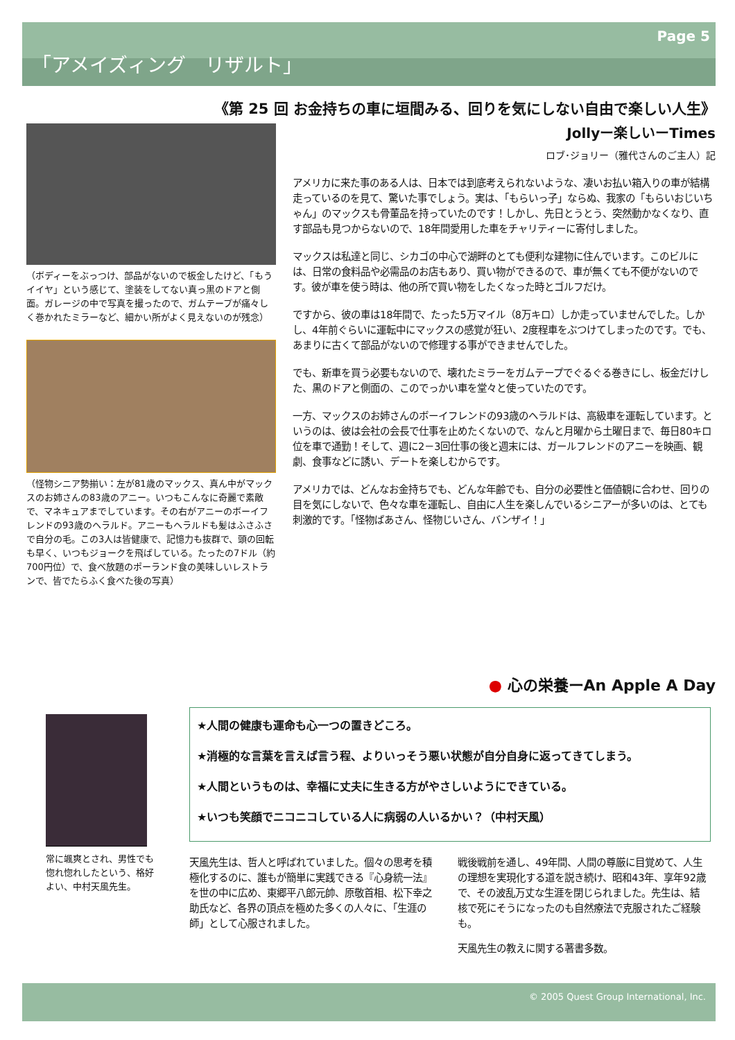Page 5
「アメイズィング　リザルト」
《第 25 回 お金持ちの車に垣間みる、回りを気にしない自由で楽しい人生》
Jollyー楽しいーTimes
ロブ･ジョリー（雅代さんのご主人）記
（ボディーをぶっつけ、部品がないので板金したけど、「もうイイヤ」という感じて、塗装をしてない真っ黒のドアと側面。ガレージの中で写真を撮ったので、ガムテープが痛々しく巻かれたミラーなど、細かい所がよく見えないのが残念）
（怪物シニア勢揃い：左が81歳のマックス、真ん中がマックスのお姉さんの83歳のアニー。いつもこんなに奇麗で素敵で、マネキュアまでしています。その右がアニーのボーイフレンドの93歳のヘラルド。アニーもヘラルドも髪はふさふさで自分の毛。この3人は皆健康で、記憶力も抜群で、頭の回転も早く、いつもジョークを飛ばしている。たったの7ドル（約700円位）で、食べ放題のポーランド食の美味しいレストランで、皆でたらふく食べた後の写真）
アメリカに来た事のある人は、日本では到底考えられないような、凄いお払い箱入りの車が結構走っているのを見て、驚いた事でしょう。実は、「もらいっ子」ならぬ、我家の「もらいおじいちゃん」のマックスも骨董品を持っていたのです！しかし、先日とうとう、突然動かなくなり、直す部品も見つからないので、18年間愛用した車をチャリティーに寄付しました。
マックスは私達と同じ、シカゴの中心で湖畔のとても便利な建物に住んでいます。このビルには、日常の食料品や必需品のお店もあり、買い物ができるので、車が無くても不便がないのです。彼が車を使う時は、他の所で買い物をしたくなった時とゴルフだけ。
ですから、彼の車は18年間で、たった5万マイル（8万キロ）しか走っていませんでした。しかし、4年前ぐらいに運転中にマックスの感覚が狂い、2度程車をぶつけてしまったのです。でも、あまりに古くて部品がないので修理する事ができませんでした。
でも、新車を買う必要もないので、壊れたミラーをガムテープでぐるぐる巻きにし、板金だけした、黒のドアと側面の、このでっかい車を堂々と使っていたのです。
一方、マックスのお姉さんのボーイフレンドの93歳のヘラルドは、高級車を運転しています。というのは、彼は会社の会長で仕事を止めたくないので、なんと月曜から土曜日まで、毎日80キロ位を車で通勤！そして、週に2－3回仕事の後と週末には、ガールフレンドのアニーを映画、観劇、食事などに誘い、デートを楽しむからです。
アメリカでは、どんなお金持ちでも、どんな年齢でも、自分の必要性と価値観に合わせ、回りの目を気にしないで、色々な車を運転し、自由に人生を楽しんでいるシニアーが多いのは、とても刺激的です。「怪物ばあさん、怪物じいさん、バンザイ！」
● 心の栄養ーAn Apple A Day
常に颯爽とされ、男性でも惚れ惚れしたという、格好よい、中村天風先生。
★人間の健康も運命も心一つの置きどころ。
★消極的な言葉を言えば言う程、よりいっそう悪い状態が自分自身に返ってきてしまう。
★人間というものは、幸福に丈夫に生きる方がやさしいようにできている。
★いつも笑顔でニコニコしている人に病弱の人いるかい？（中村天風）
天風先生は、哲人と呼ばれていました。個々の思考を積極化するのに、誰もが簡単に実践できる『心身統一法』を世の中に広め、東郷平八郎元帥、原敬首相、松下幸之助氏など、各界の頂点を極めた多くの人々に、「生涯の師」として心服されました。
戦後戦前を通し、49年間、人間の尊厳に目覚めて、人生の理想を実現化する道を説き続け、昭和43年、享年92歳で、その波乱万丈な生涯を閉じられました。先生は、結核で死にそうになったのも自然療法で克服されたご経験も。
天風先生の教えに関する著書多数。
© 2005 Quest Group International, Inc.